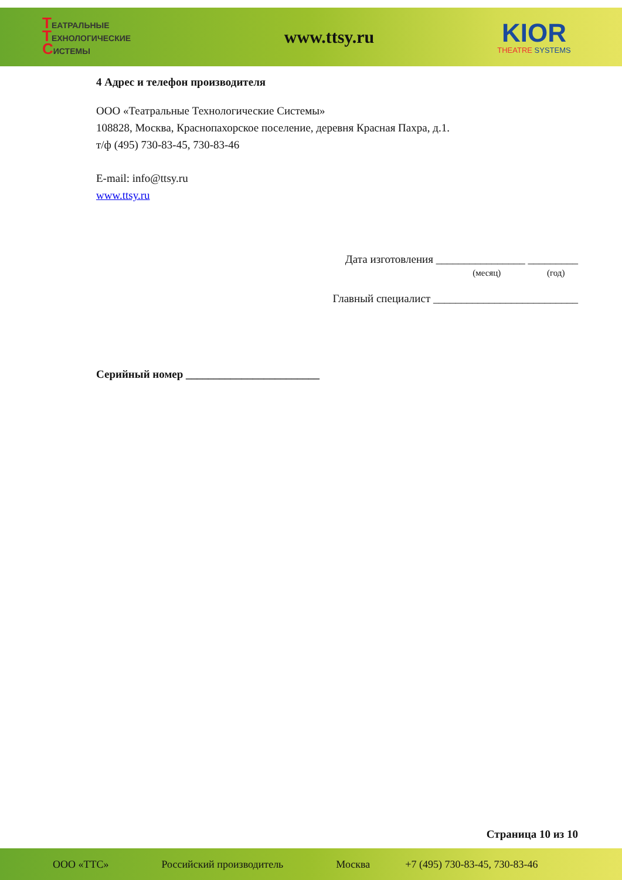ТЕАТРАЛЬНЫЕ
ТЕХНОЛОГИЧЕСКИЕ
СИСТЕМЫ
www.ttsy.ru
KIOR
THEATRE SYSTEMS
4 Адрес и телефон производителя
ООО «Театральные Технологические Системы»
108828, Москва, Краснопахорское поселение, деревня Красная Пахра, д.1.
т/ф (495) 730-83-45, 730-83-46
E-mail: info@ttsy.ru
www.ttsy.ru
Дата изготовления ________________ _________
(месяц) (год)
Главный специалист __________________________
Серийный номер ________________________
Страница 10 из 10
ООО «ТТС» Российский производитель Москва +7 (495) 730-83-45, 730-83-46